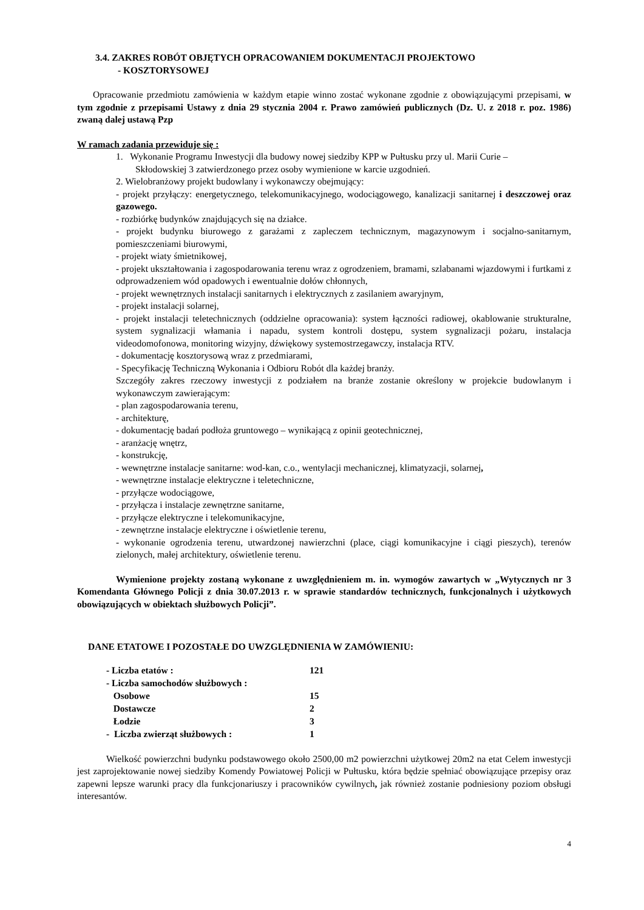3.4. ZAKRES ROBÓT OBJĘTYCH OPRACOWANIEM DOKUMENTACJI PROJEKTOWO
- KOSZTORYSOWEJ
Opracowanie przedmiotu zamówienia w każdym etapie winno zostać wykonane zgodnie z obowiązującymi przepisami, w tym zgodnie z przepisami Ustawy z dnia 29 stycznia 2004 r. Prawo zamówień publicznych (Dz. U. z 2018 r. poz. 1986) zwaną dalej ustawą Pzp
W ramach zadania przewiduje się :
1. Wykonanie Programu Inwestycji dla budowy nowej siedziby KPP w Pułtusku przy ul. Marii Curie –
Skłodowskiej 3 zatwierdzonego przez osoby wymienione w karcie uzgodnień.
2. Wielobranżowy projekt budowlany i wykonawczy obejmujący:
- projekt przyłączy: energetycznego, telekomunikacyjnego, wodociągowego, kanalizacji sanitarnej i deszczowej oraz gazowego.
- rozbiórkę budynków znajdujących się na działce.
- projekt budynku biurowego z garażami z zapleczem technicznym, magazynowym i socjalno-sanitarnym, pomieszczeniami biurowymi,
- projekt wiaty śmietnikowej,
- projekt ukształtowania i zagospodarowania terenu wraz z ogrodzeniem, bramami, szlabanami wjazdowymi i furtkami z odprowadzeniem wód opadowych i ewentualnie dołów chłonnych,
- projekt wewnętrznych instalacji sanitarnych i elektrycznych z zasilaniem awaryjnym,
- projekt instalacji solarnej,
- projekt instalacji teletechnicznych (oddzielne opracowania): system łączności radiowej, okablowanie strukturalne, system sygnalizacji włamania i napadu, system kontroli dostępu, system sygnalizacji pożaru, instalacja videodomofonowa, monitoring wizyjny, dźwiękowy systemostrzegawczy, instalacja RTV.
- dokumentację kosztorysową wraz z przedmiarami,
- Specyfikację Techniczną Wykonania i Odbioru Robót dla każdej branży.
Szczegóły zakres rzeczowy inwestycji z podziałem na branże zostanie określony w projekcie budowlanym i wykonawczym zawierającym:
- plan zagospodarowania terenu,
- architekturę,
- dokumentację badań podłoża gruntowego – wynikającą z opinii geotechnicznej,
- aranżację wnętrz,
- konstrukcję,
- wewnętrzne instalacje sanitarne: wod-kan, c.o., wentylacji mechanicznej, klimatyzacji, solarnej,
- wewnętrzne instalacje elektryczne i teletechniczne,
- przyłącze wodociągowe,
- przyłącza i instalacje zewnętrzne sanitarne,
- przyłącze elektryczne i telekomunikacyjne,
- zewnętrzne instalacje elektryczne i oświetlenie terenu,
- wykonanie ogrodzenia terenu, utwardzonej nawierzchni (place, ciągi komunikacyjne i ciągi pieszych), terenów zielonych, małej architektury, oświetlenie terenu.
Wymienione projekty zostaną wykonane z uwzględnieniem m. in. wymogów zawartych w „Wytycznych nr 3 Komendanta Głównego Policji z dnia 30.07.2013 r. w sprawie standardów technicznych, funkcjonalnych i użytkowych obowiązujących w obiektach służbowych Policji”.
DANE ETATOWE I POZOSTAŁE DO UWZGLĘDNIENIA W ZAMÓWIENIU:
| - Liczba etatów : | 121 |
| - Liczba samochodów służbowych : | |
| Osobowe | 15 |
| Dostawcze | 2 |
| Łodzie | 3 |
| - Liczba zwierząt służbowych : | 1 |
Wielkość powierzchni budynku podstawowego około 2500,00 m2 powierzchni użytkowej 20m2 na etat Celem inwestycji jest zaprojektowanie nowej siedziby Komendy Powiatowej Policji w Pułtusku, która będzie spełniać obowiązujące przepisy oraz zapewni lepsze warunki pracy dla funkcjonariuszy i pracowników cywilnych, jak również zostanie podniesiony poziom obsługi interesantów.
4